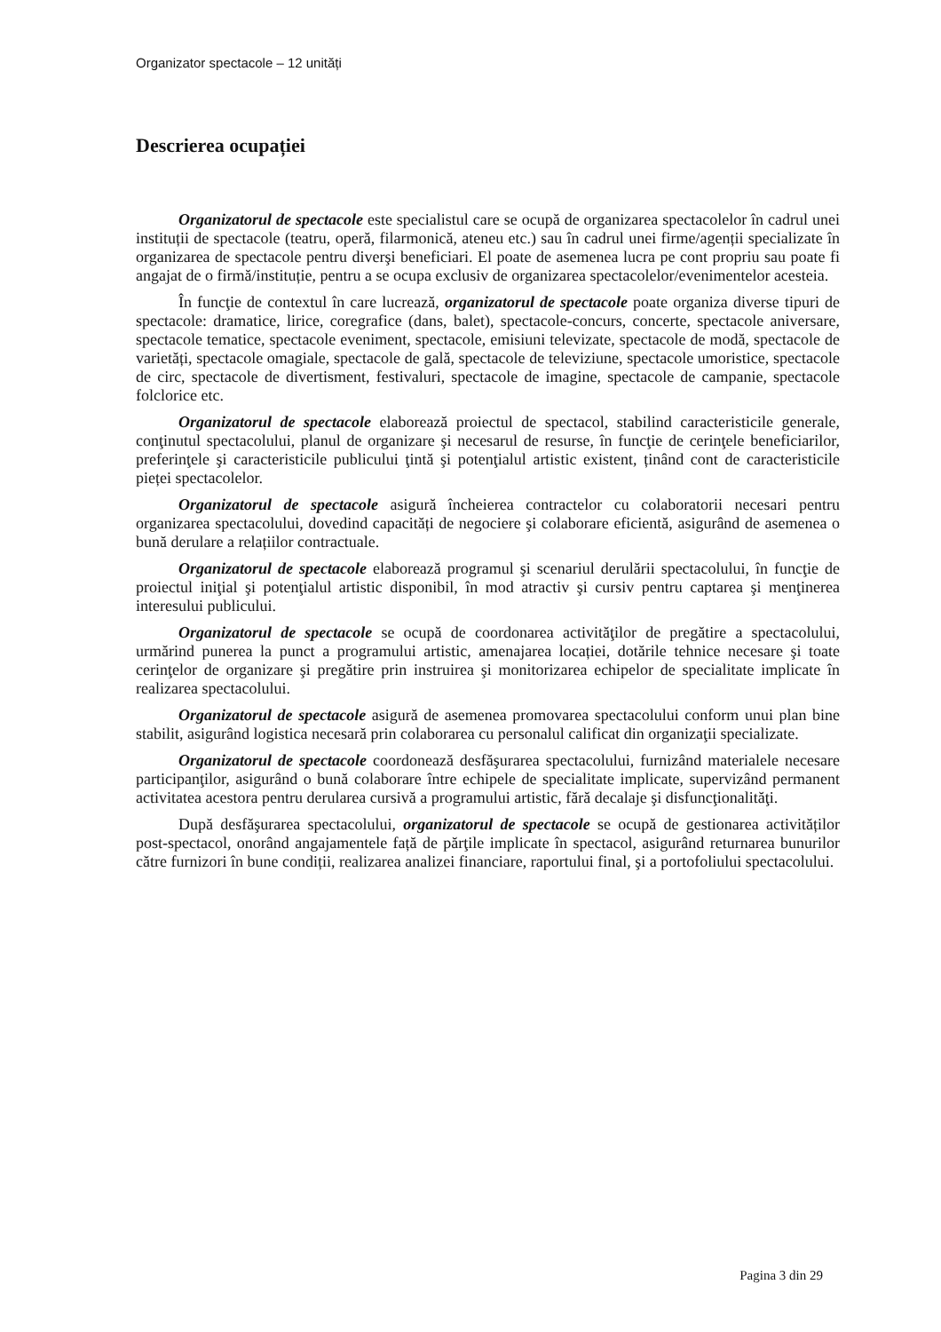Organizator spectacole – 12 unități
Descrierea ocupației
Organizatorul de spectacole este specialistul care se ocupă de organizarea spectacolelor în cadrul unei instituții de spectacole (teatru, operă, filarmonică, ateneu etc.) sau în cadrul unei firme/agenții specializate în organizarea de spectacole pentru diverşi beneficiari. El poate de asemenea lucra pe cont propriu sau poate fi angajat de o firmă/instituție, pentru a se ocupa exclusiv de organizarea spectacolelor/evenimentelor acesteia.
În funcţie de contextul în care lucrează, organizatorul de spectacole poate organiza diverse tipuri de spectacole: dramatice, lirice, coregrafice (dans, balet), spectacole-concurs, concerte, spectacole aniversare, spectacole tematice, spectacole eveniment, spectacole, emisiuni televizate, spectacole de modă, spectacole de varietăți, spectacole omagiale, spectacole de gală, spectacole de televiziune, spectacole umoristice, spectacole de circ, spectacole de divertisment, festivaluri, spectacole de imagine, spectacole de campanie, spectacole folclorice etc.
Organizatorul de spectacole elaborează proiectul de spectacol, stabilind caracteristicile generale, conţinutul spectacolului, planul de organizare şi necesarul de resurse, în funcţie de cerinţele beneficiarilor, preferinţele şi caracteristicile publicului ţintă şi potenţialul artistic existent, ținând cont de caracteristicile pieței spectacolelor.
Organizatorul de spectacole asigură încheierea contractelor cu colaboratorii necesari pentru organizarea spectacolului, dovedind capacități de negociere şi colaborare eficientă, asigurând de asemenea o bună derulare a relațiilor contractuale.
Organizatorul de spectacole elaborează programul şi scenariul derulării spectacolului, în funcţie de proiectul iniţial şi potenţialul artistic disponibil, în mod atractiv şi cursiv pentru captarea şi menţinerea interesului publicului.
Organizatorul de spectacole se ocupă de coordonarea activităţilor de pregătire a spectacolului, urmărind punerea la punct a programului artistic, amenajarea locației, dotările tehnice necesare şi toate cerinţelor de organizare şi pregătire prin instruirea şi monitorizarea echipelor de specialitate implicate în realizarea spectacolului.
Organizatorul de spectacole asigură de asemenea promovarea spectacolului conform unui plan bine stabilit, asigurând logistica necesară prin colaborarea cu personalul calificat din organizaţii specializate.
Organizatorul de spectacole coordonează desfăşurarea spectacolului, furnizând materialele necesare participanţilor, asigurând o bună colaborare între echipele de specialitate implicate, supervizând permanent activitatea acestora pentru derularea cursivă a programului artistic, fără decalaje şi disfuncţionalităţi.
După desfăşurarea spectacolului, organizatorul de spectacole se ocupă de gestionarea activităților post-spectacol, onorând angajamentele față de părţile implicate în spectacol, asigurând returnarea bunurilor către furnizori în bune condiții, realizarea analizei financiare, raportului final, şi a portofoliului spectacolului.
Pagina 3 din 29